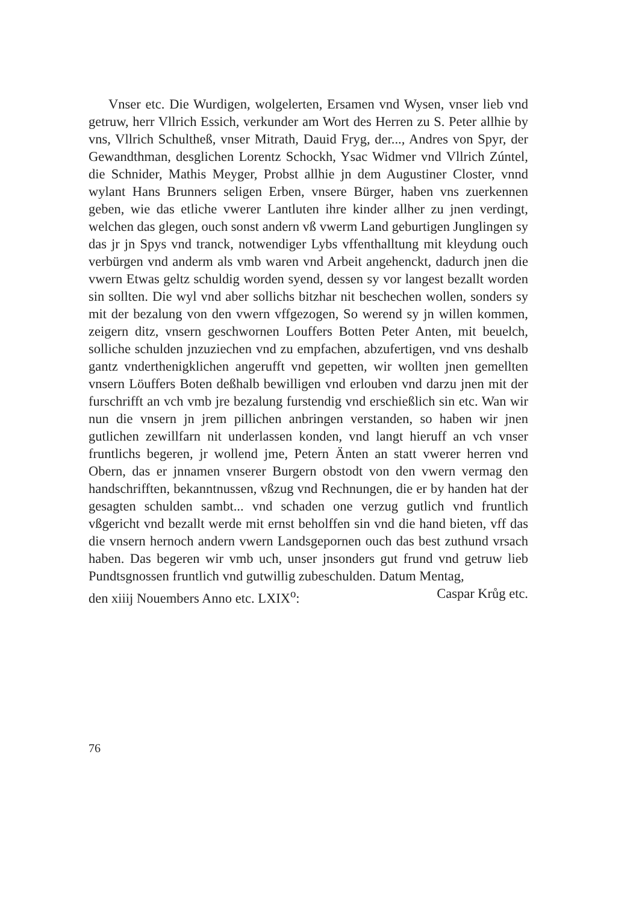Vnser etc. Die Wurdigen, wolgelerten, Ersamen vnd Wysen, vnser lieb vnd getruw, herr Vllrich Essich, verkunder am Wort des Herren zu S. Peter allhie by vns, Vllrich Schultheß, vnser Mitrath, Dauid Fryg, der..., Andres von Spyr, der Gewandthman, desglichen Lorentz Schockh, Ysac Widmer vnd Vllrich Zúntel, die Schnider, Mathis Meyger, Probst allhie jn dem Augustiner Closter, vnnd wylant Hans Brunners seligen Erben, vnsere Bürger, haben vns zuerkennen geben, wie das etliche vwerer Lantluten ihre kinder allher zu jnen verdingt, welchen das glegen, ouch sonst andern vß vwerm Land geburtigen Junglingen sy das jr jn Spys vnd tranck, notwendiger Lybs vffenthalltung mit kleydung ouch verbürgen vnd anderm als vmb waren vnd Arbeit angehenckt, dadurch jnen die vwern Etwas geltz schuldig worden syend, dessen sy vor langest bezallt worden sin sollten. Die wyl vnd aber sollichs bitzhar nit beschechen wollen, sonders sy mit der bezalung von den vwern vffgezogen, So werend sy jn willen kommen, zeigern ditz, vnsern geschwornen Louffers Botten Peter Anten, mit beuelch, solliche schulden jnzuziechen vnd zu empfachen, abzufertigen, vnd vns deshalb gantz vnderthenigklichen angerufft vnd gepetten, wir wollten jnen gemellten vnsern Löuffers Boten deßhalb bewilligen vnd erlouben vnd darzu jnen mit der furschrifft an vch vmb jre bezalung furstendig vnd erschießlich sin etc. Wan wir nun die vnsern jn jrem pillichen anbringen verstanden, so haben wir jnen gutlichen zewillfarn nit underlassen konden, vnd langt hieruff an vch vnser fruntlichs begeren, jr wollend jme, Petern Änten an statt vwerer herren vnd Obern, das er jnnamen vnserer Burgern obstodt von den vwern vermag den handschrifften, bekanntnussen, vßzug vnd Rechnungen, die er by handen hat der gesagten schulden sambt... vnd schaden one verzug gutlich vnd fruntlich vßgericht vnd bezallt werde mit ernst beholffen sin vnd die hand bieten, vff das die vnsern hernoch andern vwern Landsgepornen ouch das best zuthund vrsach haben. Das begeren wir vmb uch, unser jnsonders gut frund vnd getruw lieb Pundtsgnossen fruntlich vnd gutwillig zubeschulden. Datum Mentag,
den xiiij Nouembers Anno etc. LXIX<sup>o</sup>: Caspar Krůg etc.
76